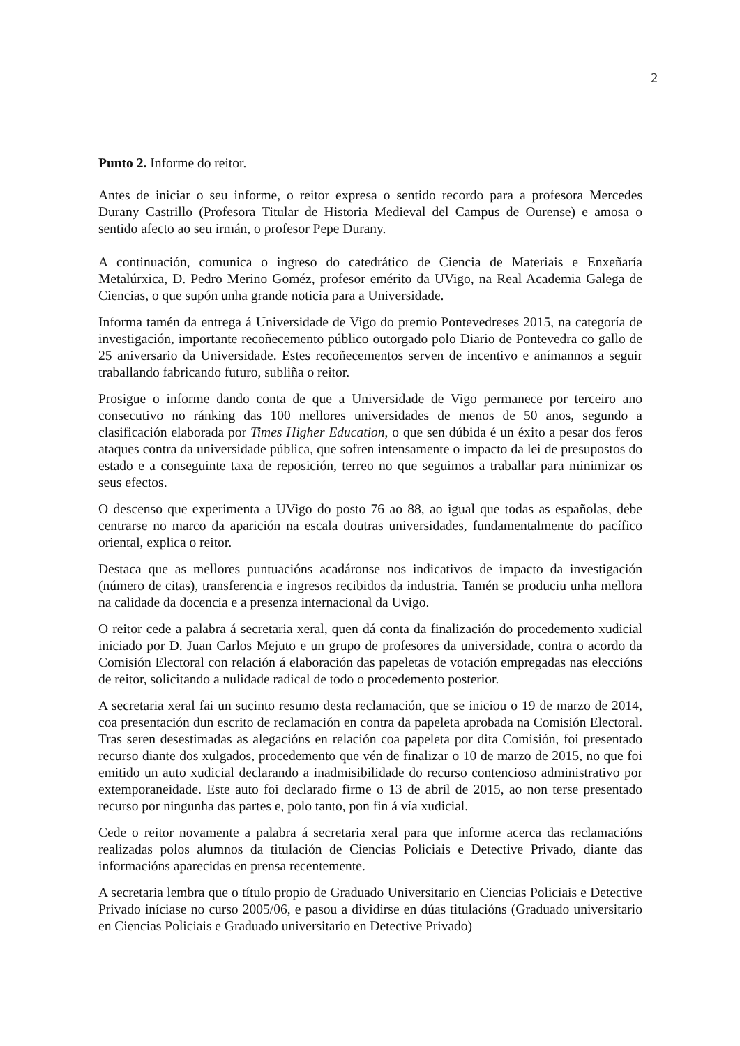2
Punto 2. Informe do reitor.
Antes de iniciar o seu informe, o reitor expresa o sentido recordo para a profesora Mercedes Durany Castrillo (Profesora Titular de Historia Medieval del Campus de Ourense) e amosa o sentido afecto ao seu irmán, o profesor Pepe Durany.
A continuación, comunica o ingreso do catedrático de Ciencia de Materiais e Enxeñaría Metalúrxica, D. Pedro Merino Goméz, profesor emérito da UVigo, na Real Academia Galega de Ciencias, o que supón unha grande noticia para a Universidade.
Informa tamén da entrega á Universidade de Vigo do premio Pontevedreses 2015, na categoría de investigación, importante recoñecemento público outorgado polo Diario de Pontevedra co gallo de 25 aniversario da Universidade. Estes recoñecementos serven de incentivo e anímannos a seguir traballando fabricando futuro, subliña o reitor.
Prosigue o informe dando conta de que a Universidade de Vigo permanece por terceiro ano consecutivo no ránking das 100 mellores universidades de menos de 50 anos, segundo a clasificación elaborada por Times Higher Education, o que sen dúbida é un éxito a pesar dos feros ataques contra da universidade pública, que sofren intensamente o impacto da lei de presupostos do estado e a conseguinte taxa de reposición, terreo no que seguimos a traballar para minimizar os seus efectos.
O descenso que experimenta a UVigo do posto 76 ao 88, ao igual que todas as españolas, debe centrarse no marco da aparición na escala doutras universidades, fundamentalmente do pacífico oriental, explica o reitor.
Destaca que as mellores puntuacións acadáronse nos indicativos de impacto da investigación (número de citas), transferencia e ingresos recibidos da industria. Tamén se produciu unha mellora na calidade da docencia e a presenza internacional da Uvigo.
O reitor cede a palabra á secretaria xeral, quen dá conta da finalización do procedemento xudicial iniciado por D. Juan Carlos Mejuto e un grupo de profesores da universidade, contra o acordo da Comisión Electoral con relación á elaboración das papeletas de votación empregadas nas eleccións de reitor, solicitando a nulidade radical de todo o procedemento posterior.
A secretaria xeral fai un sucinto resumo desta reclamación, que se iniciou o 19 de marzo de 2014, coa presentación dun escrito de reclamación en contra da papeleta aprobada na Comisión Electoral. Tras seren desestimadas as alegacións en relación coa papeleta por dita Comisión, foi presentado recurso diante dos xulgados, procedemento que vén de finalizar o 10 de marzo de 2015, no que foi emitido un auto xudicial declarando a inadmisibilidade do recurso contencioso administrativo por extemporaneidade. Este auto foi declarado firme o 13 de abril de 2015, ao non terse presentado recurso por ningunha das partes e, polo tanto, pon fin á vía xudicial.
Cede o reitor novamente a palabra á secretaria xeral para que informe acerca das reclamacións realizadas polos alumnos da titulación de Ciencias Policiais e Detective Privado, diante das informacións aparecidas en prensa recentemente.
A secretaria lembra que o título propio de Graduado Universitario en Ciencias Policiais e Detective Privado iníciase no curso 2005/06, e pasou a dividirse en dúas titulacións (Graduado universitario en Ciencias Policiais e Graduado universitario en Detective Privado)